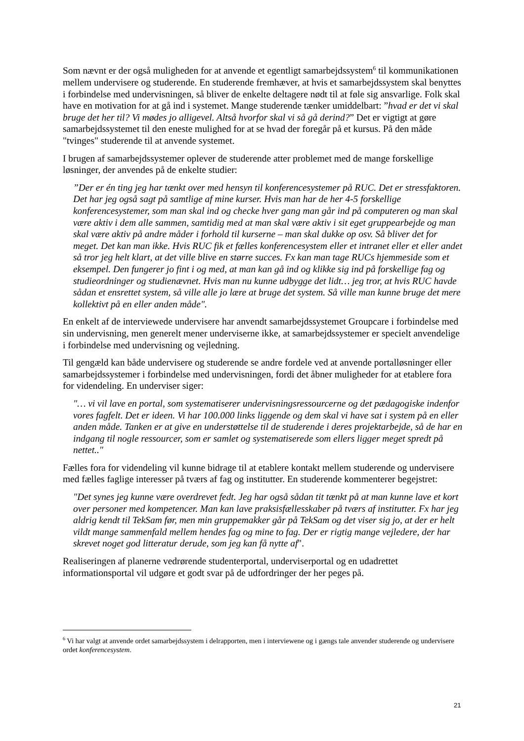Som nævnt er der også muligheden for at anvende et egentligt samarbejdssystem<sup>6</sup> til kommunikationen mellem undervisere og studerende. En studerende fremhæver, at hvis et samarbejdssystem skal benyttes i forbindelse med undervisningen, så bliver de enkelte deltagere nødt til at føle sig ansvarlige. Folk skal have en motivation for at gå ind i systemet. Mange studerende tænker umiddelbart: ”hvad er det vi skal bruge det her til? Vi mødes jo alligevel. Altså hvorfor skal vi så gå derind?” Det er vigtigt at gøre samarbejdssystemet til den eneste mulighed for at se hvad der foregår på et kursus. På den måde "tvinges" studerende til at anvende systemet.
I brugen af samarbejdssystemer oplever de studerende atter problemet med de mange forskellige løsninger, der anvendes på de enkelte studier:
”Der er én ting jeg har tænkt over med hensyn til konferencesystemer på RUC. Det er stressfaktoren. Det har jeg også sagt på samtlige af mine kurser. Hvis man har de her 4-5 forskellige konferencesystemer, som man skal ind og checke hver gang man går ind på computeren og man skal være aktiv i dem alle sammen, samtidig med at man skal være aktiv i sit eget gruppearbejde og man skal være aktiv på andre måder i forhold til kurserne – man skal dukke op osv. Så bliver det for meget. Det kan man ikke. Hvis RUC fik et fælles konferencesystem eller et intranet eller et eller andet så tror jeg helt klart, at det ville blive en større succes. Fx kan man tage RUCs hjemmeside som et eksempel. Den fungerer jo fint i og med, at man kan gå ind og klikke sig ind på forskellige fag og studieordninger og studienævnet. Hvis man nu kunne udbygge det lidt… jeg tror, at hvis RUC havde sådan et ensrettet system, så ville alle jo lære at bruge det system. Så ville man kunne bruge det mere kollektivt på en eller anden måde".
En enkelt af de interviewede undervisere har anvendt samarbejdssystemet Groupcare i forbindelse med sin undervisning, men generelt mener underviserne ikke, at samarbejdssystemer er specielt anvendelige i forbindelse med undervisning og vejledning.
Til gengæld kan både undervisere og studerende se andre fordele ved at anvende portalløsninger eller samarbejdssystemer i forbindelse med undervisningen, fordi det åbner muligheder for at etablere fora for videndeling. En underviser siger:
"… vi vil lave en portal, som systematiserer undervisningsressourcerne og det pædagogiske indenfor vores fagfelt. Det er ideen. Vi har 100.000 links liggende og dem skal vi have sat i system på en eller anden måde. Tanken er at give en understøttelse til de studerende i deres projektarbejde, så de har en indgang til nogle ressourcer, som er samlet og systematiserede som ellers ligger meget spredt på nettet.."
Fælles fora for videndeling vil kunne bidrage til at etablere kontakt mellem studerende og undervisere med fælles faglige interesser på tværs af fag og institutter. En studerende kommenterer begejstret:
"Det synes jeg kunne være overdrevet fedt. Jeg har også sådan tit tænkt på at man kunne lave et kort over personer med kompetencer. Man kan lave praksisfællesskaber på tværs af institutter. Fx har jeg aldrig kendt til TekSam før, men min gruppemakker går på TekSam og det viser sig jo, at der er helt vildt mange sammenfald mellem hendes fag og mine to fag. Der er rigtig mange vejledere, der har skrevet noget god litteratur derude, som jeg kan få nytte af".
Realiseringen af planerne vedrørende studenterportal, underviserportal og en udadrettet informationsportal vil udgøre et godt svar på de udfordringer der her peges på.
<sup>6</sup> Vi har valgt at anvende ordet samarbejdssystem i delrapporten, men i interviewene og i gængs tale anvender studerende og undervisere ordet konferencesystem.
21